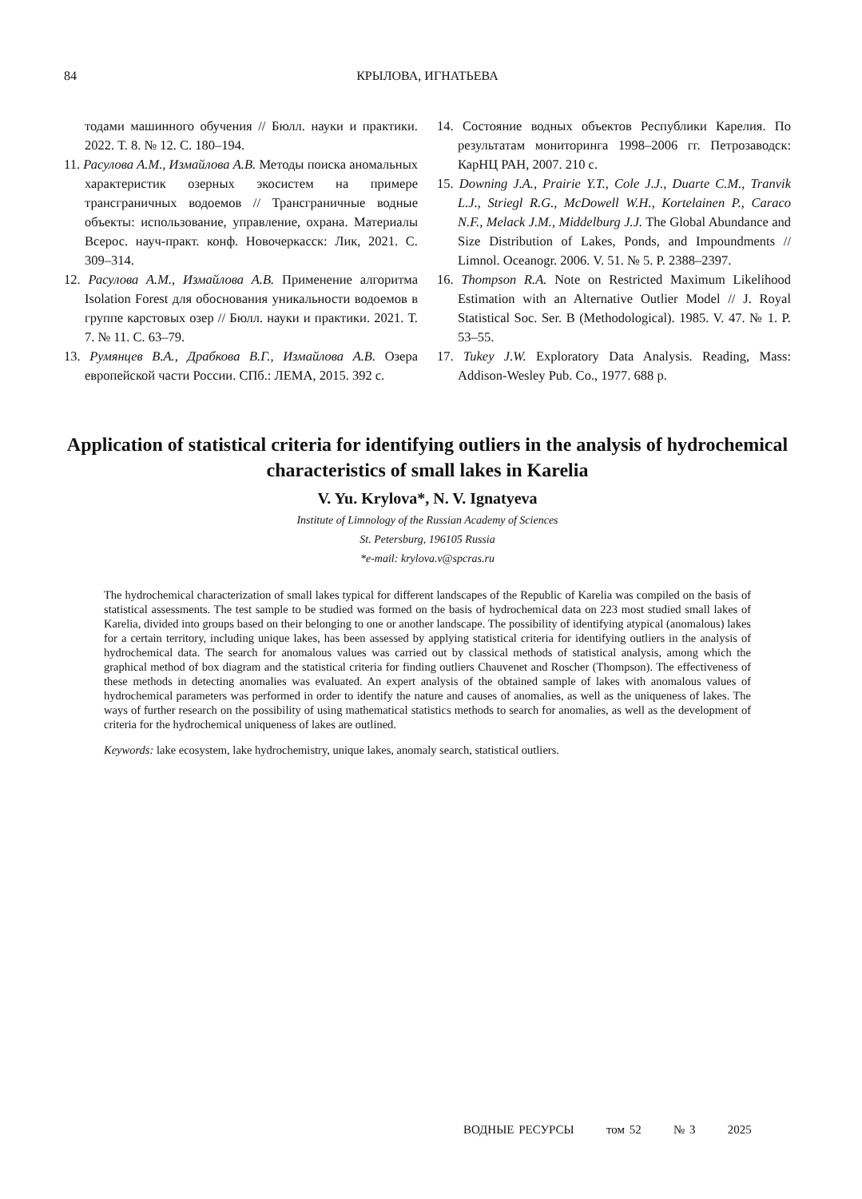84
КРЫЛОВА, ИГНАТЬЕВА
тодами машинного обучения // Бюлл. науки и практики. 2022. Т. 8. № 12. С. 180–194.
11. Расулова А.М., Измайлова А.В. Методы поиска аномальных характеристик озерных экосистем на примере трансграничных водоемов // Трансграничные водные объекты: использование, управление, охрана. Материалы Всерос. науч-практ. конф. Новочеркасск: Лик, 2021. С. 309–314.
12. Расулова А.М., Измайлова А.В. Применение алгоритма Isolation Forest для обоснования уникальности водоемов в группе карстовых озер // Бюлл. науки и практики. 2021. Т. 7. № 11. С. 63–79.
13. Румянцев В.А., Драбкова В.Г., Измайлова А.В. Озера европейской части России. СПб.: ЛЕМА, 2015. 392 с.
14. Состояние водных объектов Республики Карелия. По результатам мониторинга 1998–2006 гг. Петрозаводск: КарНЦ РАН, 2007. 210 с.
15. Downing J.A., Prairie Y.T., Cole J.J., Duarte C.M., Tranvik L.J., Striegl R.G., McDowell W.H., Kortelainen P., Caraco N.F., Melack J.M., Middelburg J.J. The Global Abundance and Size Distribution of Lakes, Ponds, and Impoundments // Limnol. Oceanogr. 2006. V. 51. № 5. P. 2388–2397.
16. Thompson R.A. Note on Restricted Maximum Likelihood Estimation with an Alternative Outlier Model // J. Royal Statistical Soc. Ser. B (Methodological). 1985. V. 47. № 1. P. 53–55.
17. Tukey J.W. Exploratory Data Analysis. Reading, Mass: Addison-Wesley Pub. Co., 1977. 688 p.
Application of statistical criteria for identifying outliers in the analysis of hydrochemical characteristics of small lakes in Karelia
V. Yu. Krylova*, N. V. Ignatyeva
Institute of Limnology of the Russian Academy of Sciences
St. Petersburg, 196105 Russia
*e-mail: krylova.v@spcras.ru
The hydrochemical characterization of small lakes typical for different landscapes of the Republic of Karelia was compiled on the basis of statistical assessments. The test sample to be studied was formed on the basis of hydrochemical data on 223 most studied small lakes of Karelia, divided into groups based on their belonging to one or another landscape. The possibility of identifying atypical (anomalous) lakes for a certain territory, including unique lakes, has been assessed by applying statistical criteria for identifying outliers in the analysis of hydrochemical data. The search for anomalous values was carried out by classical methods of statistical analysis, among which the graphical method of box diagram and the statistical criteria for finding outliers Chauvenet and Roscher (Thompson). The effectiveness of these methods in detecting anomalies was evaluated. An expert analysis of the obtained sample of lakes with anomalous values of hydrochemical parameters was performed in order to identify the nature and causes of anomalies, as well as the uniqueness of lakes. The ways of further research on the possibility of using mathematical statistics methods to search for anomalies, as well as the development of criteria for the hydrochemical uniqueness of lakes are outlined.
Keywords: lake ecosystem, lake hydrochemistry, unique lakes, anomaly search, statistical outliers.
ВОДНЫЕ РЕСУРСЫ том 52 № 3 2025